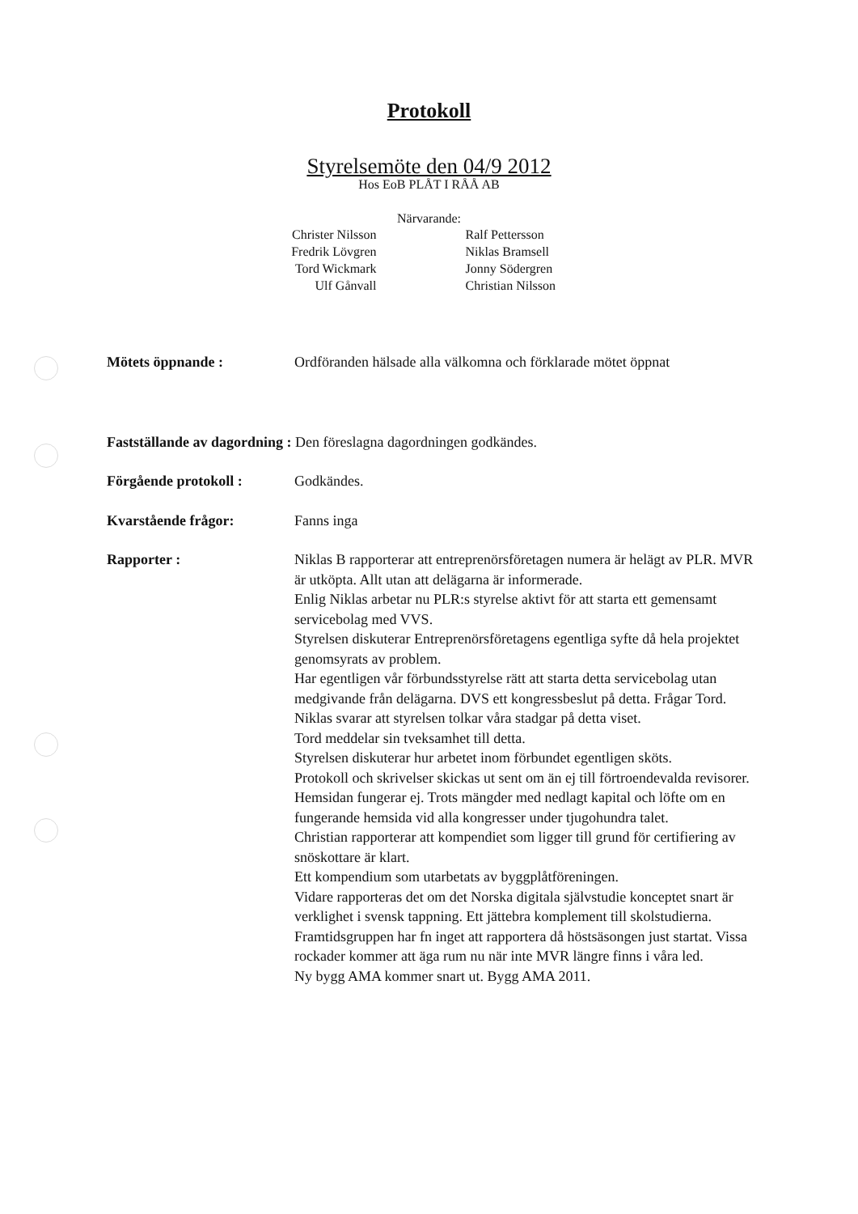Protokoll
Styrelsemöte den 04/9 2012
Hos EoB PLÅT I RÅÅ AB
Närvarande:
Christer Nilsson
Fredrik Lövgren
Tord Wickmark
Ulf Gånvall
Ralf Pettersson
Niklas Bramsell
Jonny Södergren
Christian Nilsson
Mötets öppnande : Ordföranden hälsade alla välkomna och förklarade mötet öppnat
Fastställande av dagordning : Den föreslagna dagordningen godkändes.
Förgående protokoll : Godkändes.
Kvarstående frågor: Fanns inga
Rapporter : Niklas B rapporterar att entreprenörsföretagen numera är helägt av PLR. MVR är utköpta. Allt utan att delägarna är informerade.
Enlig Niklas arbetar nu PLR:s styrelse aktivt för att starta ett gemensamt servicebolag med VVS.
Styrelsen diskuterar Entreprenörsföretagens egentliga syfte då hela projektet genomsyrats av problem.
Har egentligen vår förbundsstyrelse rätt att starta detta servicebolag utan medgivande från delägarna. DVS ett kongressbeslut på detta. Frågar Tord.
Niklas svarar att styrelsen tolkar våra stadgar på detta viset.
Tord meddelar sin tveksamhet till detta.
Styrelsen diskuterar hur arbetet inom förbundet egentligen sköts.
Protokoll och skrivelser skickas ut sent om än ej till förtroendevalda revisorer.
Hemsidan fungerar ej. Trots mängder med nedlagt kapital och löfte om en fungerande hemsida vid alla kongresser under tjugohundra talet.
Christian rapporterar att kompendiet som ligger till grund för certifiering av snöskottare är klart.
Ett kompendium som utarbetats av byggplåtföreningen.
Vidare rapporteras det om det Norska digitala självstudie konceptet snart är verklighet i svensk tappning. Ett jättebra komplement till skolstudierna.
Framtidsgruppen har fn inget att rapportera då höstsäsongen just startat. Vissa rockader kommer att äga rum nu när inte MVR längre finns i våra led.
Ny bygg AMA kommer snart ut. Bygg AMA 2011.